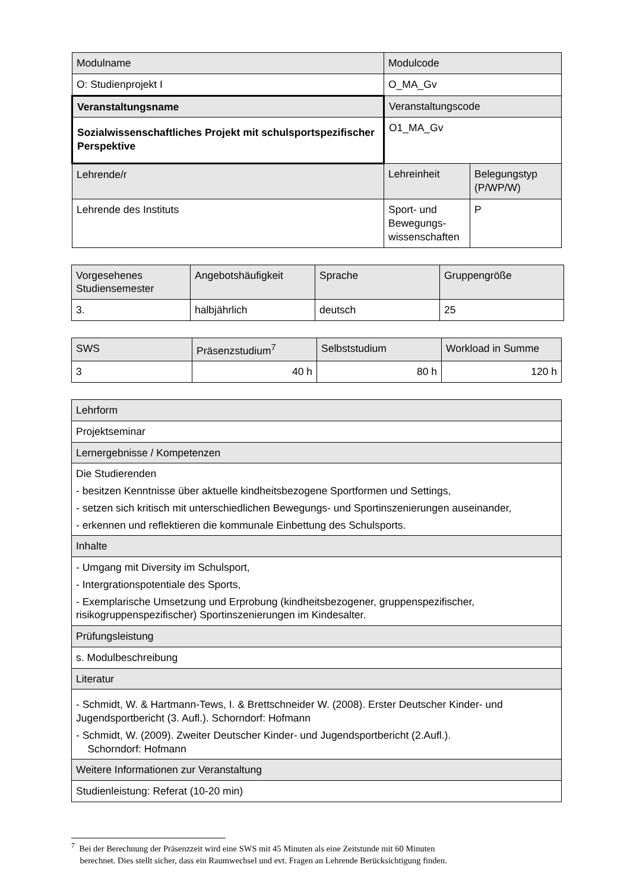| Modulname | Modulcode | |
| O: Studienprojekt I | O_MA_Gv | |
| Veranstaltungsname | Veranstaltungscode | |
| Sozialwissenschaftliches Projekt mit schulsportspezifischer Perspektive | O1_MA_Gv | |
| Lehrende/r | Lehreinheit | Belegungstyp (P/WP/W) |
| Lehrende des Instituts | Sport- und Bewegungs-wissenschaften | P |
| Vorgesehenes Studiensemester | Angebotshäufigkeit | Sprache | Gruppengröße |
| 3. | halbjährlich | deutsch | 25 |
| SWS | Präsenzstudium<sup>7</sup> | Selbststudium | Workload in Summe |
| 3 | 40 h | 80 h | 120 h |
| Lehrform |
| Projektseminar |
| Lernergebnisse / Kompetenzen |
| Die Studierenden - besitzen Kenntnisse über aktuelle kindheitsbezogene Sportformen und Settings, - setzen sich kritisch mit unterschiedlichen Bewegungs- und Sportinszenierungen auseinander, - erkennen und reflektieren die kommunale Einbettung des Schulsports. |
| Inhalte |
| - Umgang mit Diversity im Schulsport, - Intergrationspotentiale des Sports, - Exemplarische Umsetzung und Erprobung (kindheitsbezogener, gruppenspezifischer, risikogruppenspezifischer) Sportinszenierungen im Kindesalter. |
| Prüfungsleistung |
| s. Modulbeschreibung |
| Literatur |
| - Schmidt, W. & Hartmann-Tews, I. & Brettschneider W. (2008). Erster Deutscher Kinder- und Jugendsportbericht (3. Aufl.). Schorndorf: Hofmann - Schmidt, W. (2009). Zweiter Deutscher Kinder- und Jugendsportbericht (2.Aufl.). Schorndorf: Hofmann |
| Weitere Informationen zur Veranstaltung |
| Studienleistung: Referat (10-20 min) |
<sup>7</sup> Bei der Berechnung der Präsenzzeit wird eine SWS mit 45 Minuten als eine Zeitstunde mit 60 Minuten
berechnet. Dies stellt sicher, dass ein Raumwechsel und evt. Fragen an Lehrende Berücksichtigung finden.